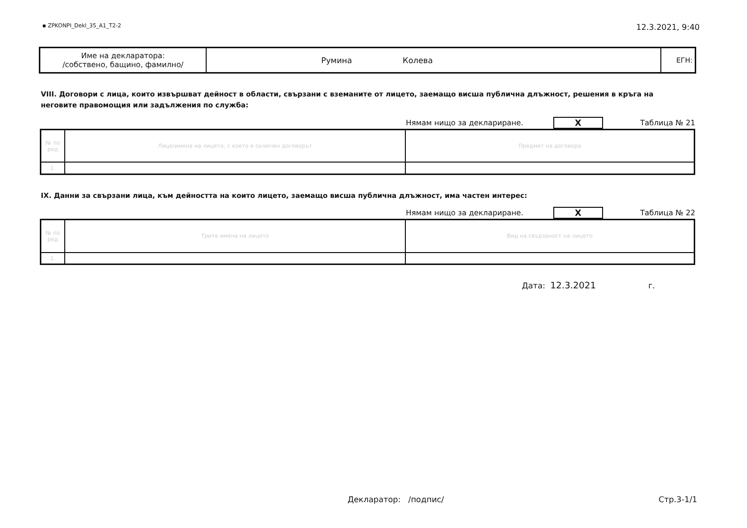▪ ZPKONPI_Dekl_35_A1_T2-2 12.3.2021, 9:40
| Име на декларатора: /собствено, бащино, фамилно/ | Румина Колева | ЕГН: |
VIII. Договори с лица, които извършват дейност в области, свързани с вземаните от лицето, заемащо висша публична длъжност, решения в кръга на неговите правомощия или задължения по служба:
Нямам нищо за деклариране. X Таблица № 21
| № по ред | Лице/имена на лицето, с което е сключен договорът | Предмет на договора |
| 1. | | |
IX. Данни за свързани лица, към дейността на които лицето, заемащо висша публична длъжност, има частен интерес:
Нямам нищо за деклариране. X Таблица № 22
| № по ред | Трите имена на лицето | Вид на свързаност на лицето |
| 1. | | |
Дата: 12.3.2021 г.
Декларатор: /подпис/ Стр.3-1/1